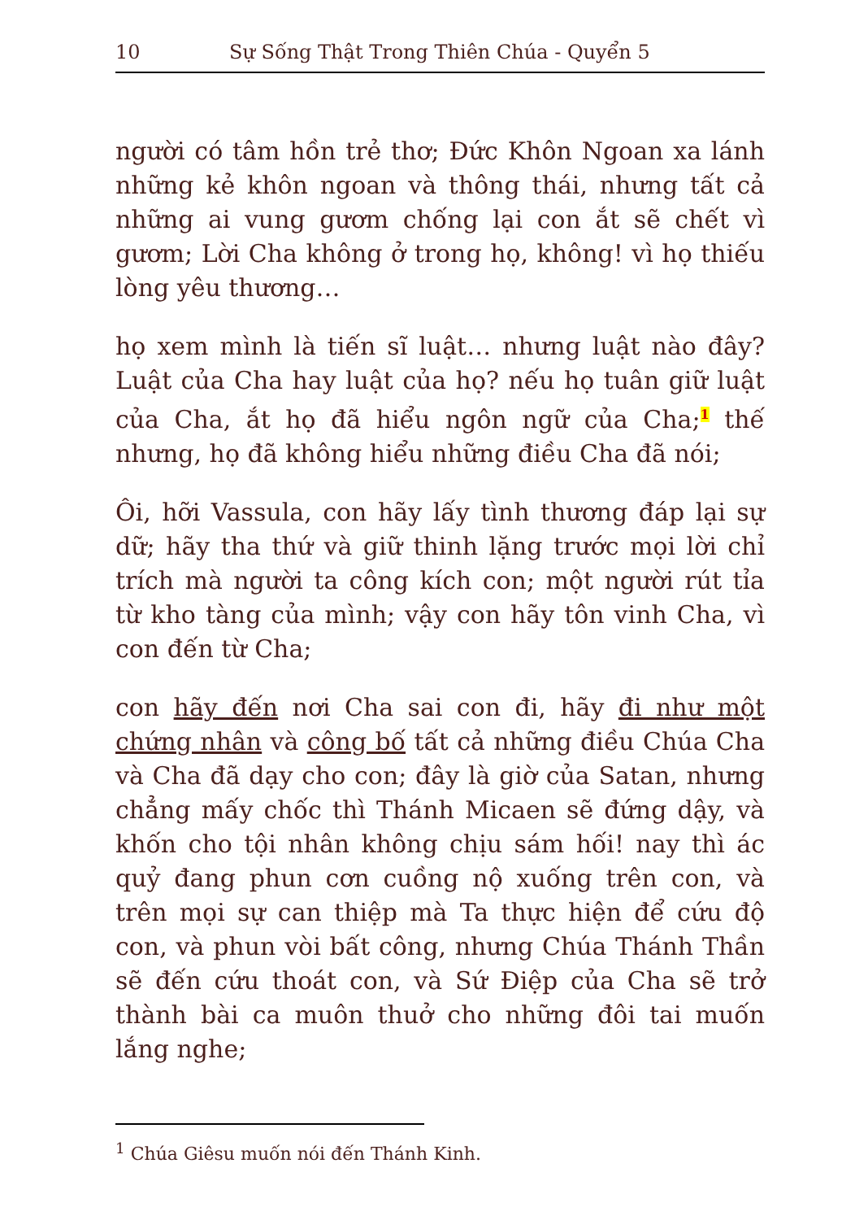10 Sự Sống Thật Trong Thiên Chúa - Quyển 5
người có tâm hồn trẻ thơ; Đức Khôn Ngoan xa lánh những kẻ khôn ngoan và thông thái, nhưng tất cả những ai vung gươm chống lại con ắt sẽ chết vì gươm; Lời Cha không ở trong họ, không! vì họ thiếu lòng yêu thương…
họ xem mình là tiến sĩ luật… nhưng luật nào đây? Luật của Cha hay luật của họ? nếu họ tuân giữ luật của Cha, ắt họ đã hiểu ngôn ngữ của Cha;<sup>1</sup> thế nhưng, họ đã không hiểu những điều Cha đã nói;
Ôi, hỡi Vassula, con hãy lấy tình thương đáp lại sự dữ; hãy tha thứ và giữ thinh lặng trước mọi lời chỉ trích mà người ta công kích con; một người rút tỉa từ kho tàng của mình; vậy con hãy tôn vinh Cha, vì con đến từ Cha;
con hãy đến nơi Cha sai con đi, hãy đi như một chứng nhân và công bố tất cả những điều Chúa Cha và Cha đã dạy cho con; đây là giờ của Satan, nhưng chẳng mấy chốc thì Thánh Micaen sẽ đứng dậy, và khốn cho tội nhân không chịu sám hối! nay thì ác quỷ đang phun cơn cuồng nộ xuống trên con, và trên mọi sự can thiệp mà Ta thực hiện để cứu độ con, và phun vòi bất công, nhưng Chúa Thánh Thần sẽ đến cứu thoát con, và Sứ Điệp của Cha sẽ trở thành bài ca muôn thuở cho những đôi tai muốn lắng nghe;
<sup>1</sup> Chúa Giêsu muốn nói đến Thánh Kinh.